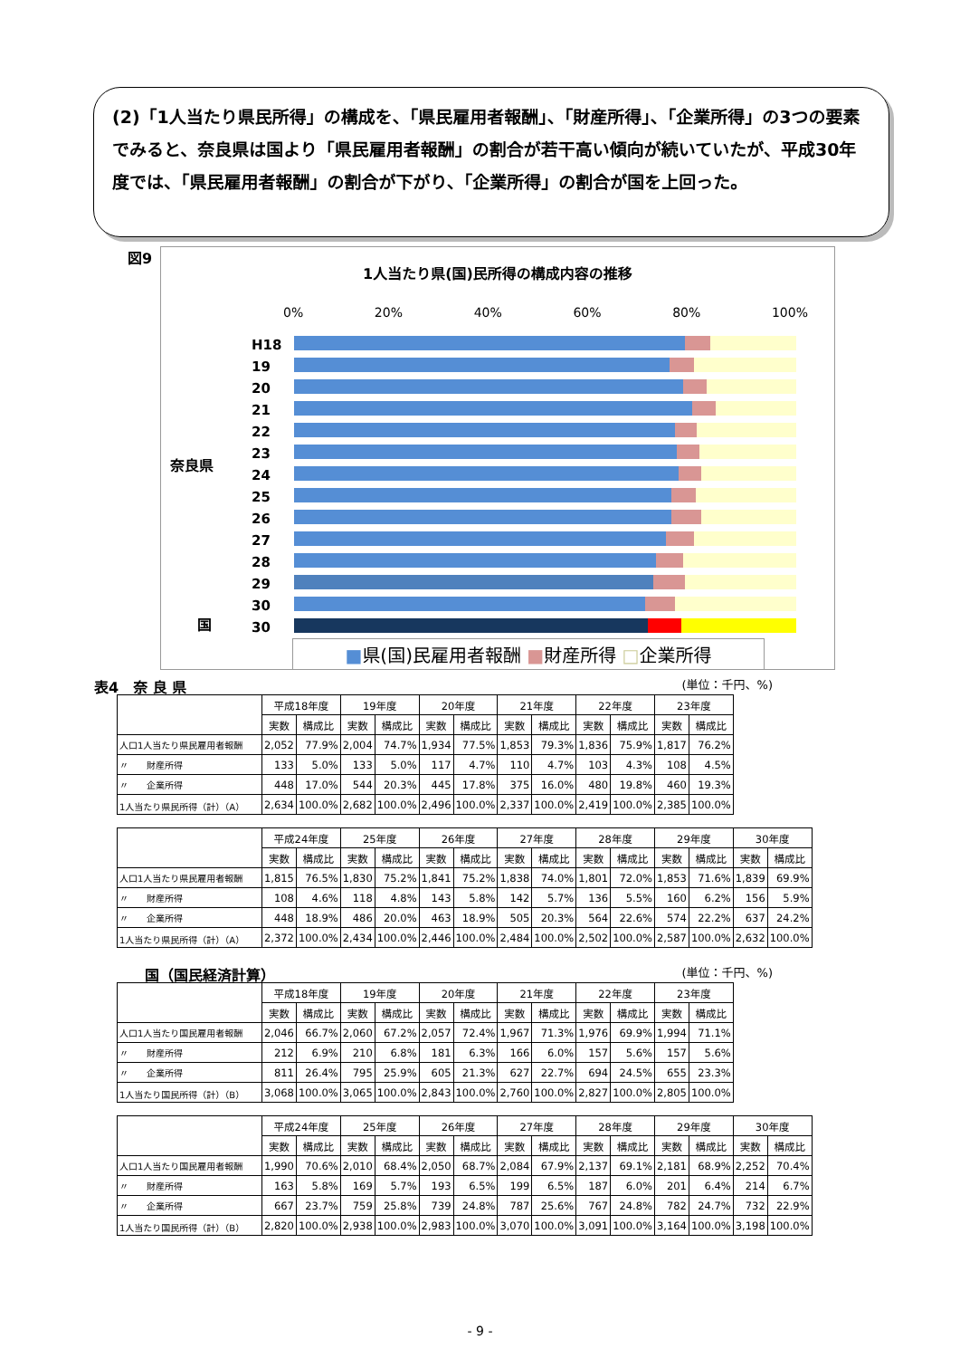(2)「1人当たり県民所得」の構成を、「県民雇用者報酬」、「財産所得」、「企業所得」の3つの要素でみると、奈良県は国より「県民雇用者報酬」の割合が若干高い傾向が続いていたが、平成30年度では、「県民雇用者報酬」の割合が下がり、「企業所得」の割合が国を上回った。
図9
1人当たり県(国)民所得の構成内容の推移
0% 20% 40% 60% 80% 100%
奈良県
国
H18
19
20
21
22
23
24
25
26
27
28
29
30
30
■県(国)民雇用者報酬 ■財産所得 □企業所得
表4　奈 良 県 (単位：千円、%)
| | 平成18年度 | | 19年度 | | 20年度 | | 21年度 | | 22年度 | | 23年度 | |
| --- | --- | --- | --- | --- | --- | --- | --- | --- | --- | --- | --- | --- |
| | 実数 | 構成比 | 実数 | 構成比 | 実数 | 構成比 | 実数 | 構成比 | 実数 | 構成比 | 実数 | 構成比 |
| 人口1人当たり県民雇用者報酬 | 2,052 | 77.9% | 2,004 | 74.7% | 1,934 | 77.5% | 1,853 | 79.3% | 1,836 | 75.9% | 1,817 | 76.2% |
| 〃 財産所得 | 133 | 5.0% | 133 | 5.0% | 117 | 4.7% | 110 | 4.7% | 103 | 4.3% | 108 | 4.5% |
| 〃 企業所得 | 448 | 17.0% | 544 | 20.3% | 445 | 17.8% | 375 | 16.0% | 480 | 19.8% | 460 | 19.3% |
| 1人当たり県民所得（計）（A） | 2,634 | 100.0% | 2,682 | 100.0% | 2,496 | 100.0% | 2,337 | 100.0% | 2,419 | 100.0% | 2,385 | 100.0% |
| | 平成24年度 | | 25年度 | | 26年度 | | 27年度 | | 28年度 | | 29年度 | | 30年度 | |
| --- | --- | --- | --- | --- | --- | --- | --- | --- | --- | --- | --- | --- | --- | --- |
| | 実数 | 構成比 | 実数 | 構成比 | 実数 | 構成比 | 実数 | 構成比 | 実数 | 構成比 | 実数 | 構成比 | 実数 | 構成比 |
| 人口1人当たり県民雇用者報酬 | 1,815 | 76.5% | 1,830 | 75.2% | 1,841 | 75.2% | 1,838 | 74.0% | 1,801 | 72.0% | 1,853 | 71.6% | 1,839 | 69.9% |
| 〃 財産所得 | 108 | 4.6% | 118 | 4.8% | 143 | 5.8% | 142 | 5.7% | 136 | 5.5% | 160 | 6.2% | 156 | 5.9% |
| 〃 企業所得 | 448 | 18.9% | 486 | 20.0% | 463 | 18.9% | 505 | 20.3% | 564 | 22.6% | 574 | 22.2% | 637 | 24.2% |
| 1人当たり県民所得（計）（A） | 2,372 | 100.0% | 2,434 | 100.0% | 2,446 | 100.0% | 2,484 | 100.0% | 2,502 | 100.0% | 2,587 | 100.0% | 2,632 | 100.0% |
国（国民経済計算） (単位：千円、%)
| | 平成18年度 | | 19年度 | | 20年度 | | 21年度 | | 22年度 | | 23年度 | |
| --- | --- | --- | --- | --- | --- | --- | --- | --- | --- | --- | --- | --- |
| | 実数 | 構成比 | 実数 | 構成比 | 実数 | 構成比 | 実数 | 構成比 | 実数 | 構成比 | 実数 | 構成比 |
| 人口1人当たり国民雇用者報酬 | 2,046 | 66.7% | 2,060 | 67.2% | 2,057 | 72.4% | 1,967 | 71.3% | 1,976 | 69.9% | 1,994 | 71.1% |
| 〃 財産所得 | 212 | 6.9% | 210 | 6.8% | 181 | 6.3% | 166 | 6.0% | 157 | 5.6% | 157 | 5.6% |
| 〃 企業所得 | 811 | 26.4% | 795 | 25.9% | 605 | 21.3% | 627 | 22.7% | 694 | 24.5% | 655 | 23.3% |
| 1人当たり国民所得（計）（B） | 3,068 | 100.0% | 3,065 | 100.0% | 2,843 | 100.0% | 2,760 | 100.0% | 2,827 | 100.0% | 2,805 | 100.0% |
| | 平成24年度 | | 25年度 | | 26年度 | | 27年度 | | 28年度 | | 29年度 | | 30年度 | |
| --- | --- | --- | --- | --- | --- | --- | --- | --- | --- | --- | --- | --- | --- | --- |
| | 実数 | 構成比 | 実数 | 構成比 | 実数 | 構成比 | 実数 | 構成比 | 実数 | 構成比 | 実数 | 構成比 | 実数 | 構成比 |
| 人口1人当たり国民雇用者報酬 | 1,990 | 70.6% | 2,010 | 68.4% | 2,050 | 68.7% | 2,084 | 67.9% | 2,137 | 69.1% | 2,181 | 68.9% | 2,252 | 70.4% |
| 〃 財産所得 | 163 | 5.8% | 169 | 5.7% | 193 | 6.5% | 199 | 6.5% | 187 | 6.0% | 201 | 6.4% | 214 | 6.7% |
| 〃 企業所得 | 667 | 23.7% | 759 | 25.8% | 739 | 24.8% | 787 | 25.6% | 767 | 24.8% | 782 | 24.7% | 732 | 22.9% |
| 1人当たり国民所得（計）（B） | 2,820 | 100.0% | 2,938 | 100.0% | 2,983 | 100.0% | 3,070 | 100.0% | 3,091 | 100.0% | 3,164 | 100.0% | 3,198 | 100.0% |
- 9 -